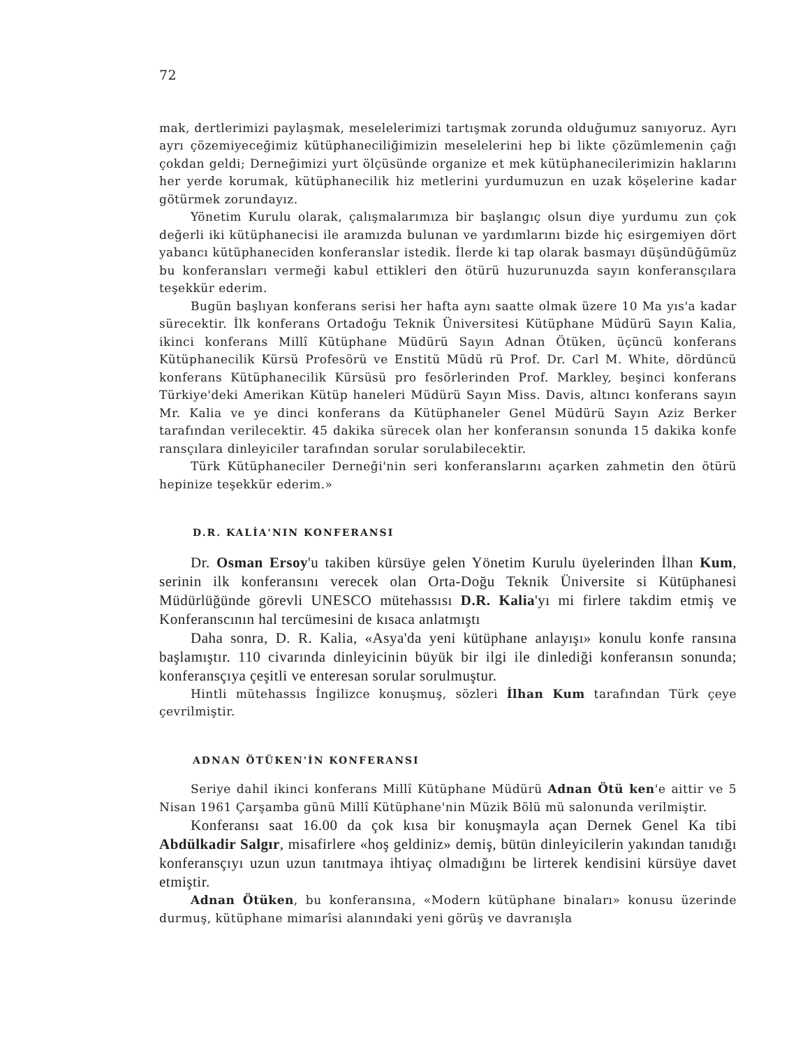72
mak, dertlerimizi paylaşmak, meselelerimizi tartışmak zorunda olduğumuz sanıyoruz. Ayrı ayrı çözemiyeceğimiz kütüphaneciliğimizin meselelerini hep bi likte çözümlemenin çağı çokdan geldi; Derneğimizi yurt ölçüsünde organize et mek kütüphanecilerimizin haklarını her yerde korumak, kütüphanecilik hiz metlerini yurdumuzun en uzak köşelerine kadar götürmek zorundayız.
Yönetim Kurulu olarak, çalışmalarımıza bir başlangıç olsun diye yurdumu zun çok değerli iki kütüphanecisi ile aramızda bulunan ve yardımlarını bizde hiç esirgemiyen dört yabancı kütüphaneciden konferanslar istedik. İlerde ki tap olarak basmayı düşündüğümüz bu konferansları vermeği kabul ettikleri den ötürü huzurunuzda sayın konferansçılara teşekkür ederim.
Bugün başlıyan konferans serisi her hafta aynı saatte olmak üzere 10 Ma yıs'a kadar sürecektir. İlk konferans Ortadoğu Teknik Üniversitesi Kütüphane Müdürü Sayın Kalia, ikinci konferans Millî Kütüphane Müdürü Sayın Adnan Ötüken, üçüncü konferans Kütüphanecilik Kürsü Profesörü ve Enstitü Müdü rü Prof. Dr. Carl M. White, dördüncü konferans Kütüphanecilik Kürsüsü pro fesörlerinden Prof. Markley, beşinci konferans Türkiye'deki Amerikan Kütüp haneleri Müdürü Sayın Miss. Davis, altıncı konferans sayın Mr. Kalia ve ye dinci konferans da Kütüphaneler Genel Müdürü Sayın Aziz Berker tarafından verilecektir. 45 dakika sürecek olan her konferansın sonunda 15 dakika konfe ransçılara dinleyiciler tarafından sorular sorulabilecektir.
Türk Kütüphaneciler Derneği'nin seri konferanslarını açarken zahmetin den ötürü hepinize teşekkür ederim.»
D.R. KALİA'NIN KONFERANSI
Dr. Osman Ersoy'u takiben kürsüye gelen Yönetim Kurulu üyelerinden İlhan Kum, serinin ilk konferansını verecek olan Orta-Doğu Teknik Üniversite si Kütüphanesi Müdürlüğünde görevli UNESCO mütehassısı D.R. Kalia'yı mi firlere takdim etmiş ve Konferanscının hal tercümesini de kısaca anlatmıştı
Daha sonra, D. R. Kalia, «Asya'da yeni kütüphane anlayışı» konulu konfe ransına başlamıştır. 110 civarında dinleyicinin büyük bir ilgi ile dinlediği konferansın sonunda; konferansçıya çeşitli ve enteresan sorular sorulmuştur.
Hintli mütehassıs İngilizce konuşmuş, sözleri İlhan Kum tarafından Türk çeye çevrilmiştir.
ADNAN ÖTÜKEN'İN KONFERANSI
Seriye dahil ikinci konferans Millî Kütüphane Müdürü Adnan Ötü ken'e aittir ve 5 Nisan 1961 Çarşamba günü Millî Kütüphane'nin Müzik Bölü mü salonunda verilmiştir.
Konferansı saat 16.00 da çok kısa bir konuşmayla açan Dernek Genel Ka tibi Abdülkadir Salgır, misafirlere «hoş geldiniz» demiş, bütün dinleyicilerin yakından tanıdığı konferansçıyı uzun uzun tanıtmaya ihtiyaç olmadığını be lirterek kendisini kürsüye davet etmiştir.
Adnan Ötüken, bu konferansına, «Modern kütüphane binaları» konusu üzerinde durmuş, kütüphane mimarîsi alanındaki yeni görüş ve davranışla